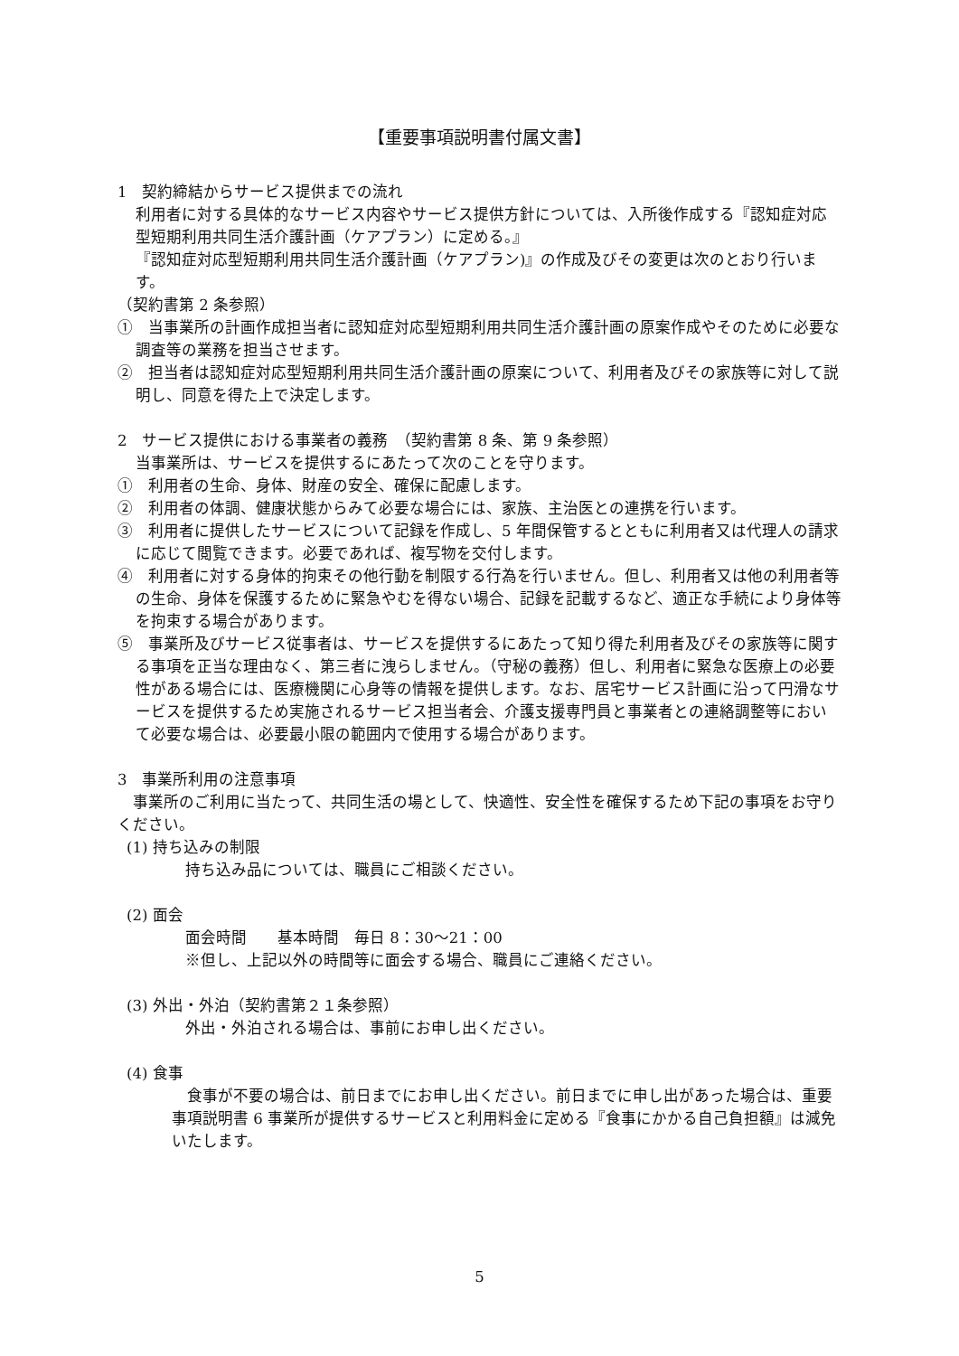【重要事項説明書付属文書】
1　契約締結からサービス提供までの流れ
利用者に対する具体的なサービス内容やサービス提供方針については、入所後作成する『認知症対応型短期利用共同生活介護計画（ケアプラン）に定める。』
『認知症対応型短期利用共同生活介護計画（ケアプラン)』の作成及びその変更は次のとおり行います。
（契約書第 2 条参照）
①　当事業所の計画作成担当者に認知症対応型短期利用共同生活介護計画の原案作成やそのために必要な調査等の業務を担当させます。
②　担当者は認知症対応型短期利用共同生活介護計画の原案について、利用者及びその家族等に対して説明し、同意を得た上で決定します。
2　サービス提供における事業者の義務　（契約書第 8 条、第 9 条参照）
当事業所は、サービスを提供するにあたって次のことを守ります。
①　利用者の生命、身体、財産の安全、確保に配慮します。
②　利用者の体調、健康状態からみて必要な場合には、家族、主治医との連携を行います。
③　利用者に提供したサービスについて記録を作成し、5 年間保管するとともに利用者又は代理人の請求に応じて閲覧できます。必要であれば、複写物を交付します。
④　利用者に対する身体的拘束その他行動を制限する行為を行いません。但し、利用者又は他の利用者等の生命、身体を保護するために緊急やむを得ない場合、記録を記載するなど、適正な手続により身体等を拘束する場合があります。
⑤　事業所及びサービス従事者は、サービスを提供するにあたって知り得た利用者及びその家族等に関する事項を正当な理由なく、第三者に洩らしません。（守秘の義務）但し、利用者に緊急な医療上の必要性がある場合には、医療機関に心身等の情報を提供します。なお、居宅サービス計画に沿って円滑なサービスを提供するため実施されるサービス担当者会、介護支援専門員と事業者との連絡調整等において必要な場合は、必要最小限の範囲内で使用する場合があります。
3　事業所利用の注意事項
　事業所のご利用に当たって、共同生活の場として、快適性、安全性を確保するため下記の事項をお守りください。
(1) 持ち込みの制限
持ち込み品については、職員にご相談ください。
(2) 面会
面会時間　　基本時間　毎日 8：30～21：00
※但し、上記以外の時間等に面会する場合、職員にご連絡ください。
(3) 外出・外泊（契約書第２１条参照）
外出・外泊される場合は、事前にお申し出ください。
(4) 食事
　食事が不要の場合は、前日までにお申し出ください。前日までに申し出があった場合は、重要事項説明書 6 事業所が提供するサービスと利用料金に定める『食事にかかる自己負担額』は減免いたします。
5